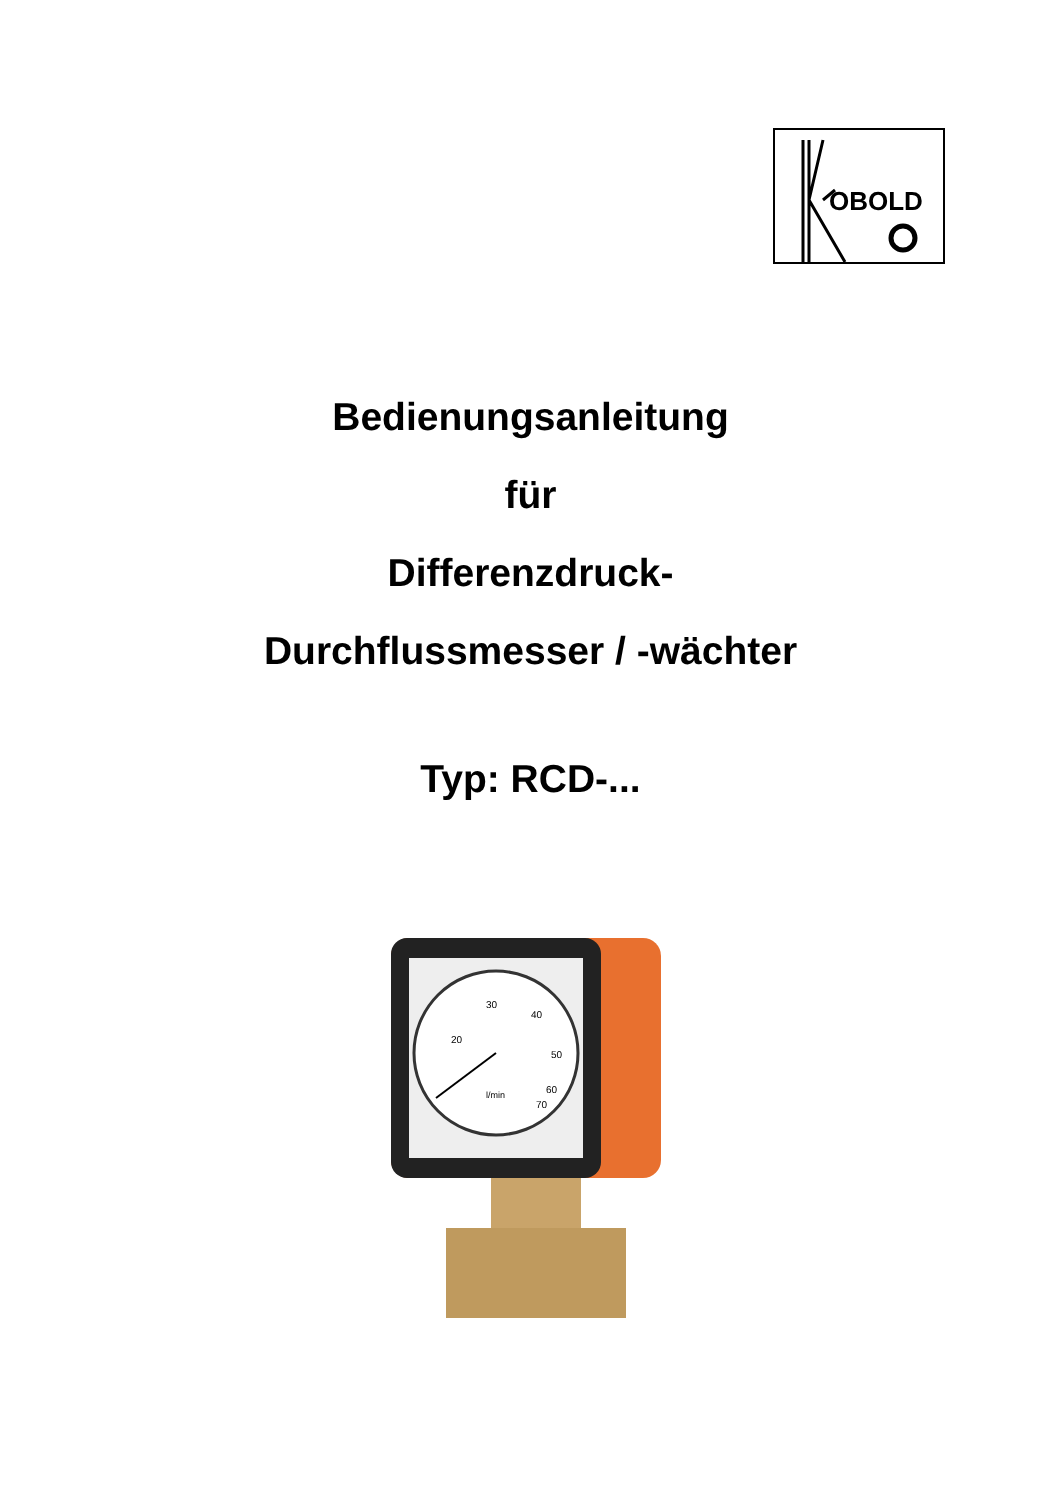OBOLD
Bedienungsanleitung
für
Differenzdruck-
Durchflussmesser / -wächter
Typ: RCD-...
30
40
20
50
60
70
l/min